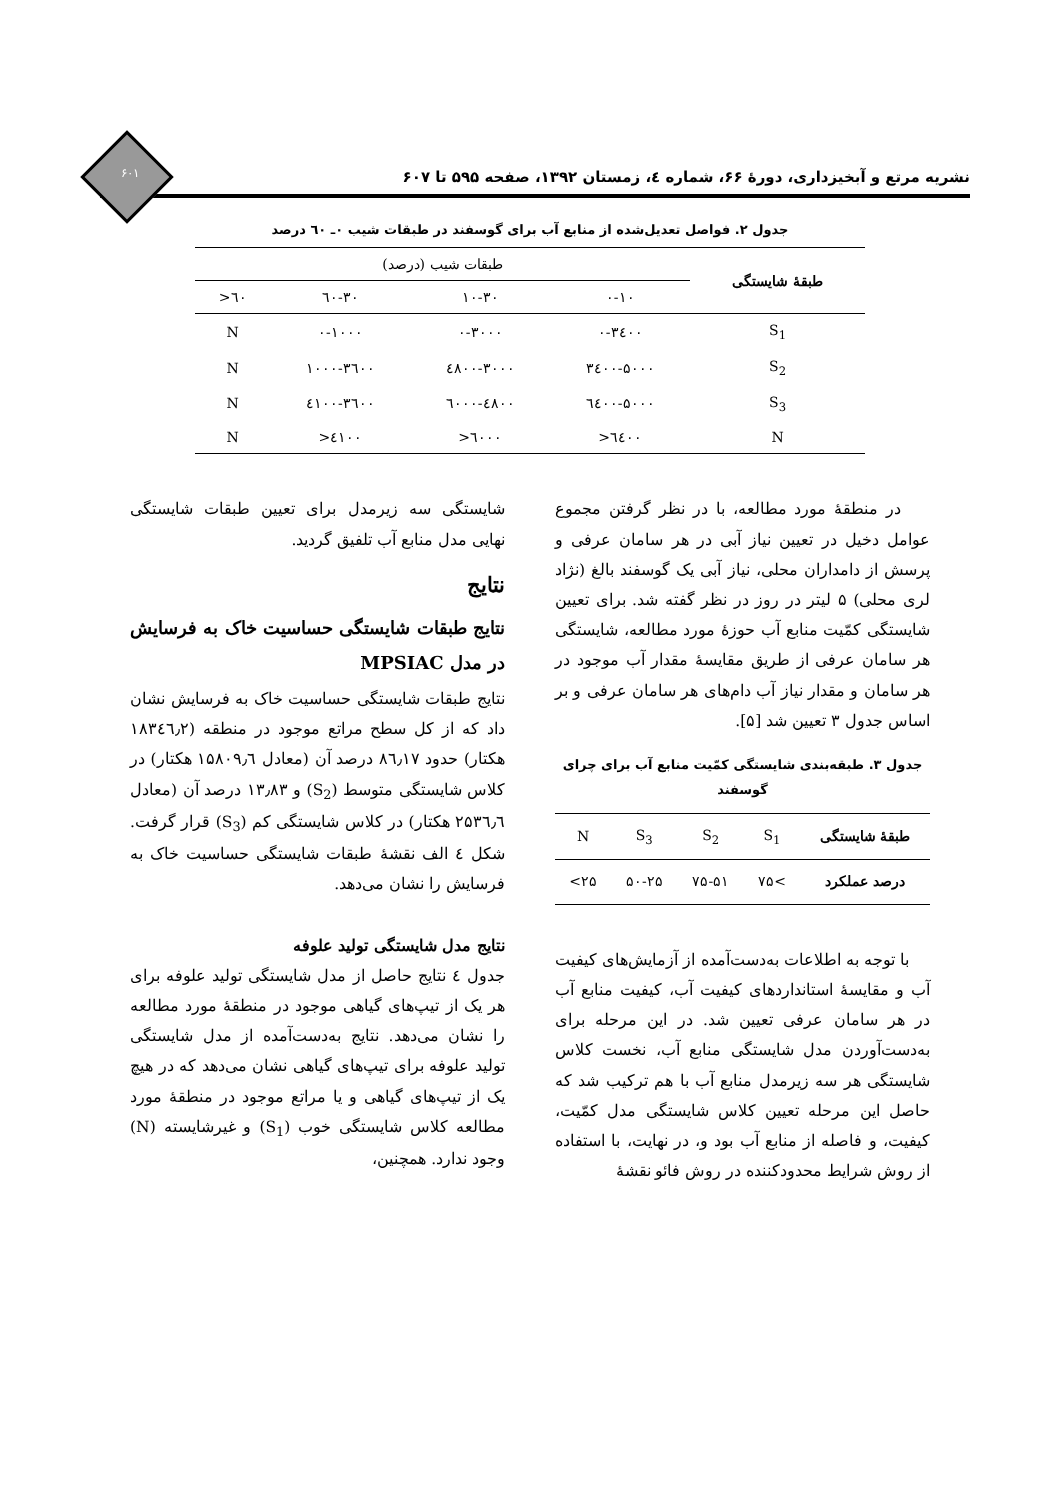۶۰۱
نشریه مرتع و آبخیزداری، دورۀ ۶۶، شماره ٤، زمستان ۱۳۹۲، صفحه ۵۹۵ تا ۶۰۷
جدول ۲. فواصل تعدیل‌شده از منابع آب برای گوسفند در طبقات شیب ۰ـ ٦۰ درصد
| طبقۀ شایستگی | طبقات شیب (درصد) | | | |
| --- | --- | --- | --- | --- |
| | ۰-۱۰ | ۱۰-۳۰ | ۳۰-٦۰ | ٦۰< |
| S<sub>1</sub> | ۰-۳٤۰۰ | ۰-۳۰۰۰ | ۰-۱۰۰۰ | N |
| S<sub>2</sub> | ۳٤۰۰-۵۰۰۰ | ۳۰۰۰-٤۸۰۰ | ۱۰۰۰-۳٦۰۰ | N |
| S<sub>3</sub> | ۵۰۰۰-٦٤۰۰ | ٤۸۰۰-٦۰۰۰ | ۳٦۰۰-٤۱۰۰ | N |
| N | ٦٤۰۰< | ٦۰۰۰< | ٤۱۰۰< | N |
در منطقۀ مورد مطالعه، با در نظر گرفتن مجموع عوامل دخیل در تعیین نیاز آبی در هر سامان عرفی و پرسش از دامداران محلی، نیاز آبی یک گوسفند بالغ (نژاد لری محلی) ۵ لیتر در روز در نظر گفته شد. برای تعیین شایستگی کمّیت منابع آب حوزۀ مورد مطالعه، شایستگی هر سامان عرفی از طریق مقایسۀ مقدار آب موجود در هر سامان و مقدار نیاز آب دام‌های هر سامان عرفی و بر اساس جدول ۳ تعیین شد [۵].
جدول ۳. طبقه‌بندی شایستگی کمّیت منابع آب برای چرای گوسفند
| طبقۀ شایستگی | S<sub>1</sub> | S<sub>2</sub> | S<sub>3</sub> | N |
| درصد عملکرد | >۷۵ | ۷۵-۵۱ | ۵۰-۲۵ | ۲۵> |
با توجه به اطلاعات به‌دست‌آمده از آزمایش‌های کیفیت آب و مقایسۀ استانداردهای کیفیت آب، کیفیت منابع آب در هر سامان عرفی تعیین شد. در این مرحله برای به‌دست‌آوردن مدل شایستگی منابع آب، نخست کلاس شایستگی هر سه زیرمدل منابع آب با هم ترکیب شد که حاصل این مرحله تعیین کلاس شایستگی مدل کمّیت، کیفیت، و فاصله از منابع آب بود و، در نهایت، با استفاده از روش شرایط محدودکننده در روش فائو نقشۀ
شایستگی سه زیرمدل برای تعیین طبقات شایستگی نهایی مدل منابع آب تلفیق گردید.
نتایج
نتایج طبقات شایستگی حساسیت خاک به فرسایش در مدل MPSIAC
نتایج طبقات شایستگی حساسیت خاک به فرسایش نشان داد که از کل سطح مراتع موجود در منطقه (۱۸۳٤٦٫۲ هکتار) حدود ۸٦٫۱۷ درصد آن (معادل ۱۵۸۰۹٫٦ هکتار) در کلاس شایستگی متوسط (S<sub>2</sub>) و ۱۳٫۸۳ درصد آن (معادل ۲۵۳٦٫٦ هکتار) در کلاس شایستگی کم (S<sub>3</sub>) قرار گرفت. شکل ٤ الف نقشۀ طبقات شایستگی حساسیت خاک به فرسایش را نشان می‌دهد.
نتایج مدل شایستگی تولید علوفه
جدول ٤ نتایج حاصل از مدل شایستگی تولید علوفه برای هر یک از تیپ‌های گیاهی موجود در منطقۀ مورد مطالعه را نشان می‌دهد. نتایج به‌دست‌آمده از مدل شایستگی تولید علوفه برای تیپ‌های گیاهی نشان می‌دهد که در هیچ یک از تیپ‌های گیاهی و یا مراتع موجود در منطقۀ مورد مطالعه کلاس شایستگی خوب (S<sub>1</sub>) و غیرشایسته (N) وجود ندارد. همچنین،